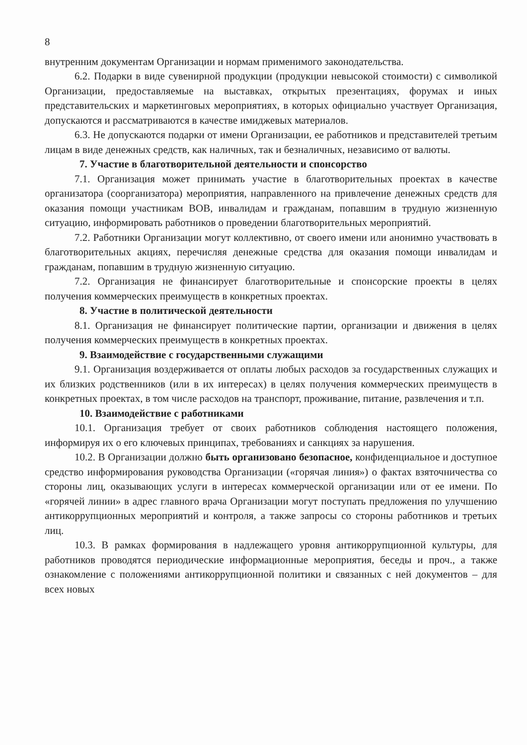8
внутренним документам Организации и нормам применимого законодательства.
6.2. Подарки в виде сувенирной продукции (продукции невысокой стоимости) с символикой Организации, предоставляемые на выставках, открытых презентациях, форумах и иных представительских и маркетинговых мероприятиях, в которых официально участвует Организация, допускаются и рассматриваются в качестве имиджевых материалов.
6.3. Не допускаются подарки от имени Организации, ее работников и представителей третьим лицам в виде денежных средств, как наличных, так и безналичных, независимо от валюты.
7. Участие в благотворительной деятельности и спонсорство
7.1. Организация может принимать участие в благотворительных проектах в качестве организатора (соорганизатора) мероприятия, направленного на привлечение денежных средств для оказания помощи участникам ВОВ, инвалидам и гражданам, попавшим в трудную жизненную ситуацию, информировать работников о проведении благотворительных мероприятий.
7.2. Работники Организации могут коллективно, от своего имени или анонимно участвовать в благотворительных акциях, перечисляя денежные средства для оказания помощи инвалидам и гражданам, попавшим в трудную жизненную ситуацию.
7.2. Организация не финансирует благотворительные и спонсорские проекты в целях получения коммерческих преимуществ в конкретных проектах.
8. Участие в политической деятельности
8.1. Организация не финансирует политические партии, организации и движения в целях получения коммерческих преимуществ в конкретных проектах.
9. Взаимодействие с государственными служащими
9.1. Организация воздерживается от оплаты любых расходов за государственных служащих и их близких родственников (или в их интересах) в целях получения коммерческих преимуществ в конкретных проектах, в том числе расходов на транспорт, проживание, питание, развлечения и т.п.
10. Взаимодействие с работниками
10.1. Организация требует от своих работников соблюдения настоящего положения, информируя их о его ключевых принципах, требованиях и санкциях за нарушения.
10.2. В Организации должно быть организовано безопасное, конфиденциальное и доступное средство информирования руководства Организации («горячая линия») о фактах взяточничества со стороны лиц, оказывающих услуги в интересах коммерческой организации или от ее имени. По «горячей линии» в адрес главного врача Организации могут поступать предложения по улучшению антикоррупционных мероприятий и контроля, а также запросы со стороны работников и третьих лиц.
10.3. В рамках формирования в надлежащего уровня антикоррупционной культуры, для работников проводятся периодические информационные мероприятия, беседы и проч., а также ознакомление с положениями антикоррупционной политики и связанных с ней документов – для всех новых